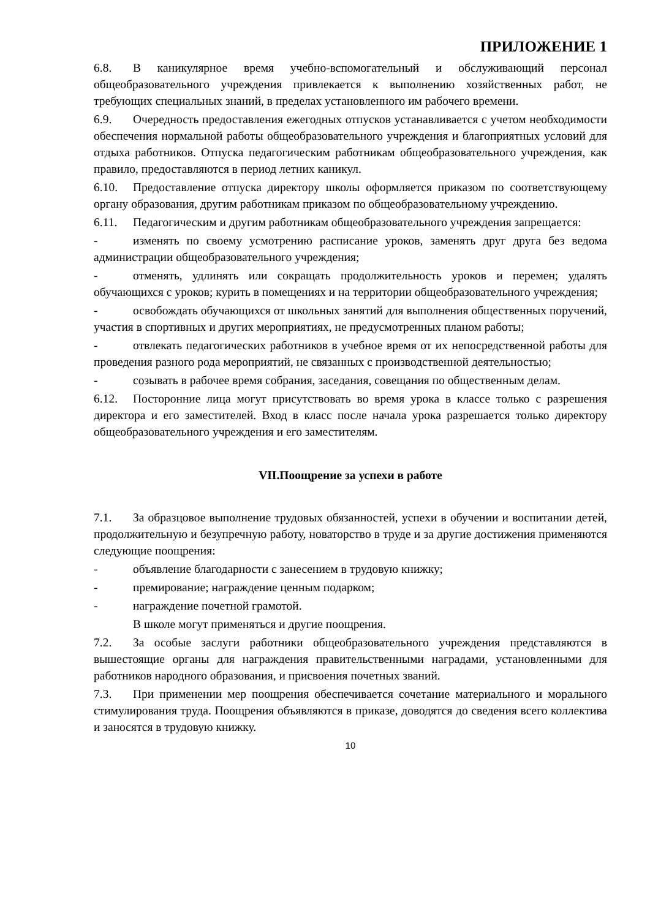ПРИЛОЖЕНИЕ 1
6.8. В каникулярное время учебно-вспомогательный и обслуживающий персонал общеобразовательного учреждения привлекается к выполнению хозяйственных работ, не требующих специальных знаний, в пределах установленного им рабочего времени.
6.9. Очередность предоставления ежегодных отпусков устанавливается с учетом необходимости обеспечения нормальной работы общеобразовательного учреждения и благоприятных условий для отдыха работников. Отпуска педагогическим работникам общеобразовательного учреждения, как правило, предоставляются в период летних каникул.
6.10. Предоставление отпуска директору школы оформляется приказом по соответствующему органу образования, другим работникам приказом по общеобразовательному учреждению.
6.11. Педагогическим и другим работникам общеобразовательного учреждения запрещается:
- изменять по своему усмотрению расписание уроков, заменять друг друга без ведома администрации общеобразовательного учреждения;
- отменять, удлинять или сокращать продолжительность уроков и перемен; удалять обучающихся с уроков; курить в помещениях и на территории общеобразовательного учреждения;
- освобождать обучающихся от школьных занятий для выполнения общественных поручений, участия в спортивных и других мероприятиях, не предусмотренных планом работы;
- отвлекать педагогических работников в учебное время от их непосредственной работы для проведения разного рода мероприятий, не связанных с производственной деятельностью;
- созывать в рабочее время собрания, заседания, совещания по общественным делам.
6.12. Посторонние лица могут присутствовать во время урока в классе только с разрешения директора и его заместителей. Вход в класс после начала урока разрешается только директору общеобразовательного учреждения и его заместителям.
VII.Поощрение за успехи в работе
7.1. За образцовое выполнение трудовых обязанностей, успехи в обучении и воспитании детей, продолжительную и безупречную работу, новаторство в труде и за другие достижения применяются следующие поощрения:
- объявление благодарности с занесением в трудовую книжку;
- премирование; награждение ценным подарком;
- награждение почетной грамотой.
В школе могут применяться и другие поощрения.
7.2. За особые заслуги работники общеобразовательного учреждения представляются в вышестоящие органы для награждения правительственными наградами, установленными для работников народного образования, и присвоения почетных званий.
7.3. При применении мер поощрения обеспечивается сочетание материального и морального стимулирования труда. Поощрения объявляются в приказе, доводятся до сведения всего коллектива и заносятся в трудовую книжку.
10